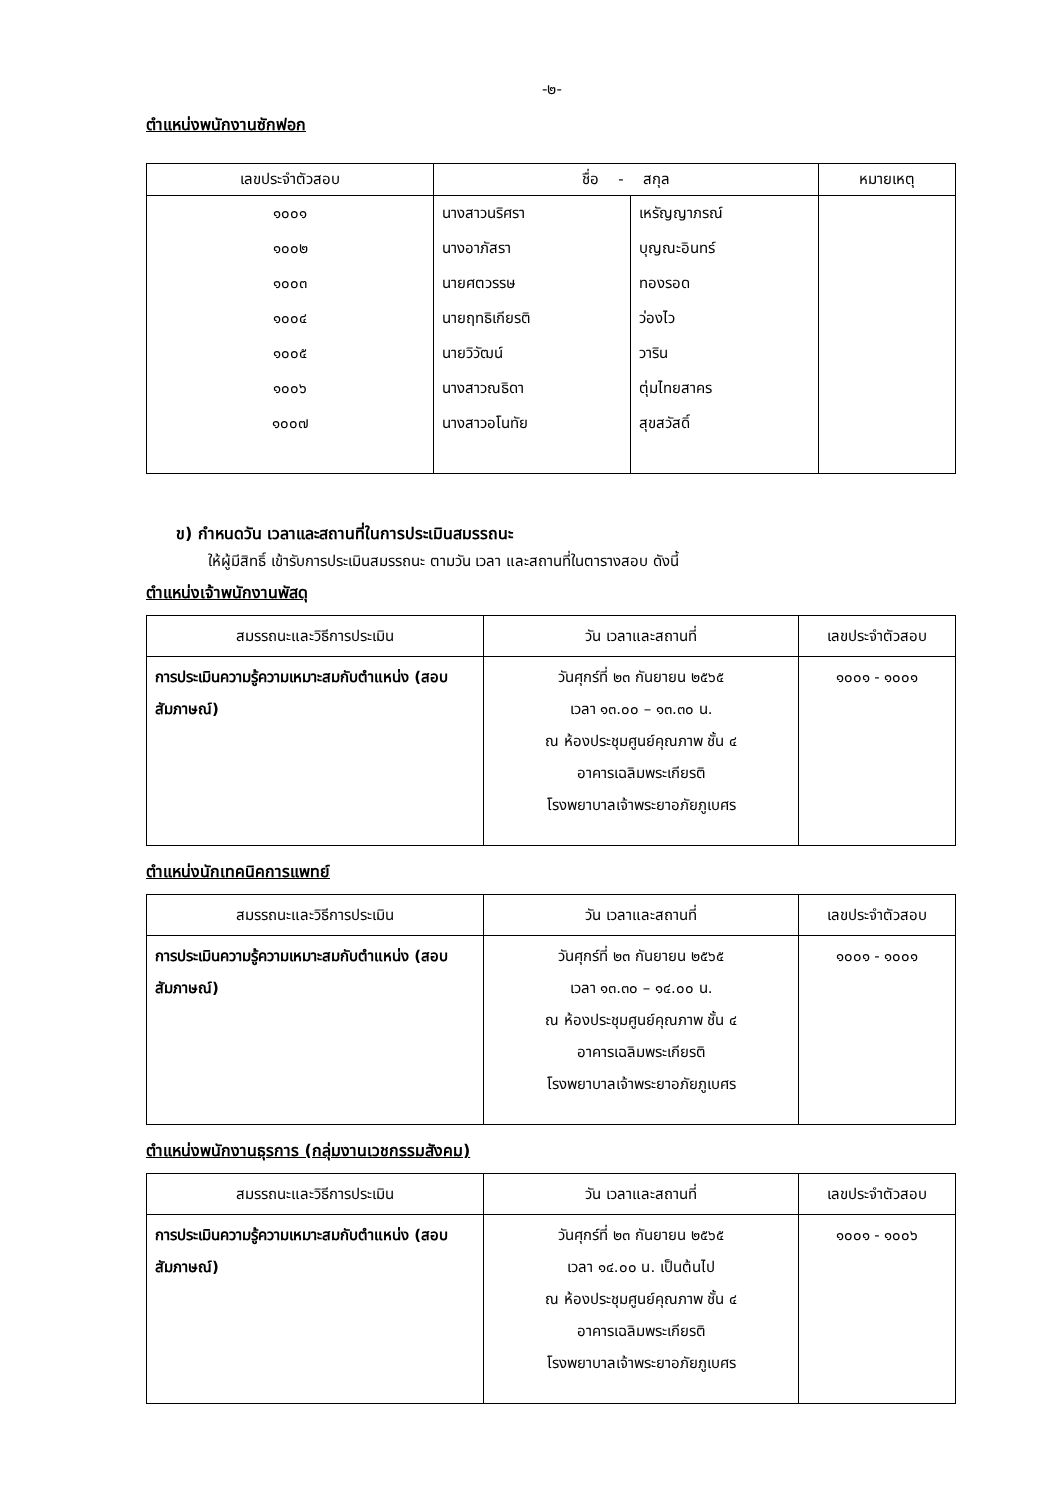-๒-
ตำแหน่งพนักงานซักฟอก
| เลขประจำตัวสอบ | ชื่อ - สกุล | | หมายเหตุ |
| --- | --- | --- | --- |
| ๑๐๐๑ | นางสาวนริศรา | เหรัญญาภรณ์ | |
| ๑๐๐๒ | นางอาภัสรา | บุญณะอินทร์ | |
| ๑๐๐๓ | นายศตวรรษ | ทองรอด | |
| ๑๐๐๔ | นายฤทธิเกียรติ | ว่องไว | |
| ๑๐๐๕ | นายวิวัฒน์ | วาริน | |
| ๑๐๐๖ | นางสาวณธิดา | ตุ่มไทยสาคร | |
| ๑๐๐๗ | นางสาวอโนทัย | สุขสวัสดิ์ | |
ข) กำหนดวัน เวลาและสถานที่ในการประเมินสมรรถนะ
ให้ผู้มีสิทธิ์ เข้ารับการประเมินสมรรถนะ ตามวัน เวลา และสถานที่ในตารางสอบ ดังนี้
ตำแหน่งเจ้าพนักงานพัสดุ
| สมรรถนะและวิธีการประเมิน | วัน เวลาและสถานที่ | เลขประจำตัวสอบ |
| การประเมินความรู้ความเหมาะสมกับตำแหน่ง (สอบสัมภาษณ์) | วันศุกร์ที่ ๒๓ กันยายน ๒๕๖๕ เวลา ๑๓.๐๐ – ๑๓.๓๐ น. ณ ห้องประชุมศูนย์คุณภาพ ชั้น ๔ อาคารเฉลิมพระเกียรติ โรงพยาบาลเจ้าพระยาอภัยภูเบศร | ๑๐๐๑ - ๑๐๐๑ |
ตำแหน่งนักเทคนิคการแพทย์
| สมรรถนะและวิธีการประเมิน | วัน เวลาและสถานที่ | เลขประจำตัวสอบ |
| การประเมินความรู้ความเหมาะสมกับตำแหน่ง (สอบสัมภาษณ์) | วันศุกร์ที่ ๒๓ กันยายน ๒๕๖๕ เวลา ๑๓.๓๐ – ๑๔.๐๐ น. ณ ห้องประชุมศูนย์คุณภาพ ชั้น ๔ อาคารเฉลิมพระเกียรติ โรงพยาบาลเจ้าพระยาอภัยภูเบศร | ๑๐๐๑ - ๑๐๐๑ |
ตำแหน่งพนักงานธุรการ (กลุ่มงานเวชกรรมสังคม)
| สมรรถนะและวิธีการประเมิน | วัน เวลาและสถานที่ | เลขประจำตัวสอบ |
| การประเมินความรู้ความเหมาะสมกับตำแหน่ง (สอบสัมภาษณ์) | วันศุกร์ที่ ๒๓ กันยายน ๒๕๖๕ เวลา ๑๔.๐๐ น. เป็นต้นไป ณ ห้องประชุมศูนย์คุณภาพ ชั้น ๔ อาคารเฉลิมพระเกียรติ โรงพยาบาลเจ้าพระยาอภัยภูเบศร | ๑๐๐๑ - ๑๐๐๖ |